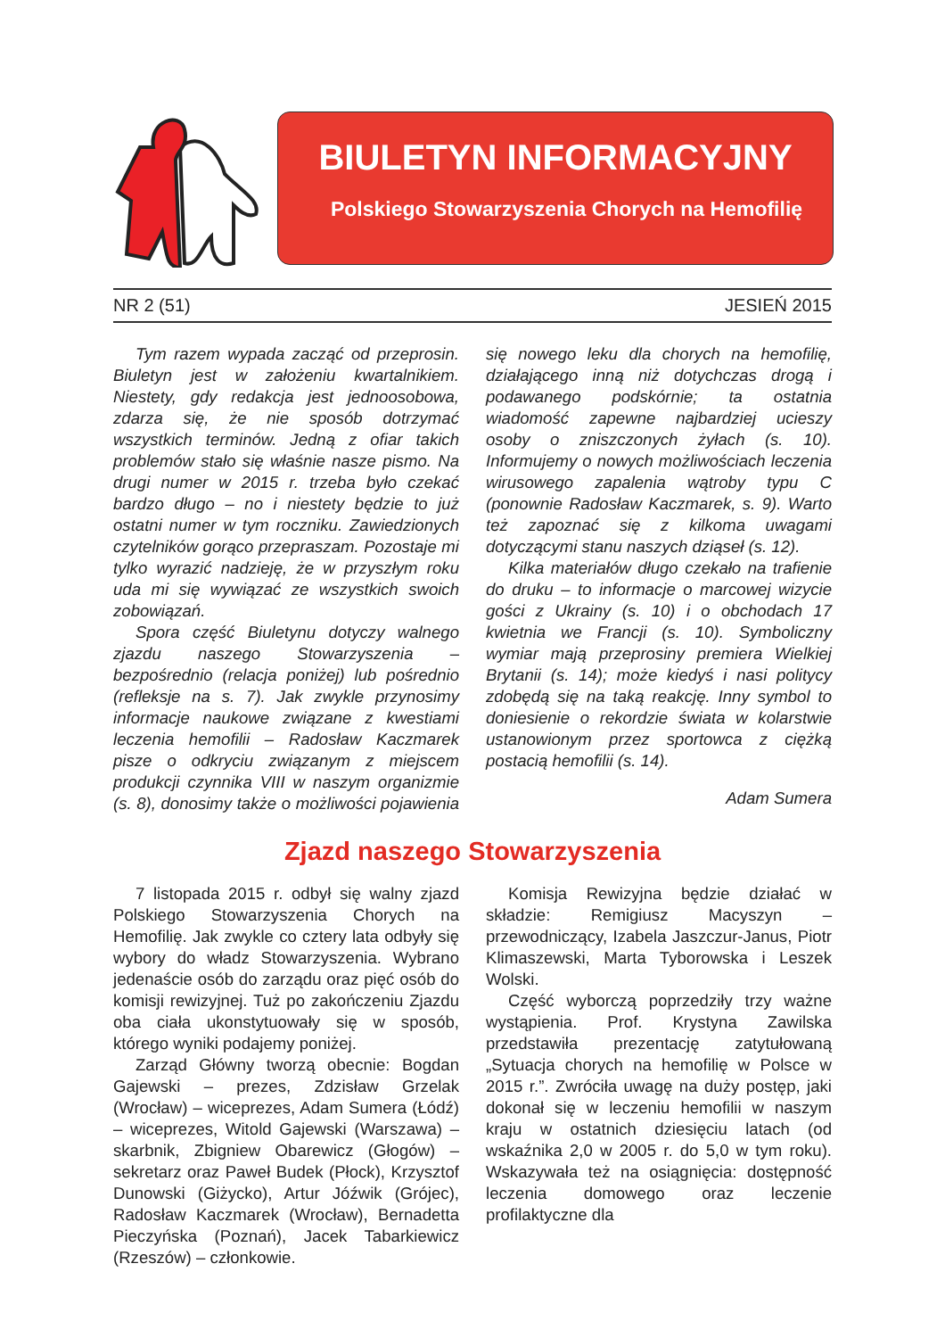BIULETYN INFORMACYJNY
Polskiego Stowarzyszenia Chorych na Hemofilię
NR 2 (51) JESIEŃ 2015
Tym razem wypada zacząć od przeprosin. Biuletyn jest w założeniu kwartalnikiem. Niestety, gdy redakcja jest jednoosobowa, zdarza się, że nie sposób dotrzymać wszystkich terminów. Jedną z ofiar takich problemów stało się właśnie nasze pismo. Na drugi numer w 2015 r. trzeba było czekać bardzo długo – no i niestety będzie to już ostatni numer w tym roczniku. Zawiedzionych czytelników gorąco przepraszam. Pozostaje mi tylko wyrazić nadzieję, że w przyszłym roku uda mi się wywiązać ze wszystkich swoich zobowiązań.
Spora część Biuletynu dotyczy walnego zjazdu naszego Stowarzyszenia – bezpośrednio (relacja poniżej) lub pośrednio (refleksje na s. 7). Jak zwykle przynosimy informacje naukowe związane z kwestiami leczenia hemofilii – Radosław Kaczmarek pisze o odkryciu związanym z miejscem produkcji czynnika VIII w naszym organizmie (s. 8), donosimy także o możliwości pojawienia się nowego leku dla chorych na hemofilię, działającego inną niż dotychczas drogą i podawanego podskórnie; ta ostatnia wiadomość zapewne najbardziej ucieszy osoby o zniszczonych żyłach (s. 10). Informujemy o nowych możliwościach leczenia wirusowego zapalenia wątroby typu C (ponownie Radosław Kaczmarek, s. 9). Warto też zapoznać się z kilkoma uwagami dotyczącymi stanu naszych dziąseł (s. 12).
Kilka materiałów długo czekało na trafienie do druku – to informacje o marcowej wizycie gości z Ukrainy (s. 10) i o obchodach 17 kwietnia we Francji (s. 10). Symboliczny wymiar mają przeprosiny premiera Wielkiej Brytanii (s. 14); może kiedyś i nasi politycy zdobędą się na taką reakcję. Inny symbol to doniesienie o rekordzie świata w kolarstwie ustanowionym przez sportowca z ciężką postacią hemofilii (s. 14).
Adam Sumera
Zjazd naszego Stowarzyszenia
7 listopada 2015 r. odbył się walny zjazd Polskiego Stowarzyszenia Chorych na Hemofilię. Jak zwykle co cztery lata odbyły się wybory do władz Stowarzyszenia. Wybrano jedenaście osób do zarządu oraz pięć osób do komisji rewizyjnej. Tuż po zakończeniu Zjazdu oba ciała ukonstytuowały się w sposób, którego wyniki podajemy poniżej.
Zarząd Główny tworzą obecnie: Bogdan Gajewski – prezes, Zdzisław Grzelak (Wrocław) – wiceprezes, Adam Sumera (Łódź) – wiceprezes, Witold Gajewski (Warszawa) – skarbnik, Zbigniew Obarewicz (Głogów) – sekretarz oraz Paweł Budek (Płock), Krzysztof Dunowski (Giżycko), Artur Jóźwik (Grójec), Radosław Kaczmarek (Wrocław), Bernadetta Pieczyńska (Poznań), Jacek Tabarkiewicz (Rzeszów) – członkowie.
Komisja Rewizyjna będzie działać w składzie: Remigiusz Macyszyn – przewodniczący, Izabela Jaszczur-Janus, Piotr Klimaszewski, Marta Tyborowska i Leszek Wolski.
Część wyborczą poprzedziły trzy ważne wystąpienia. Prof. Krystyna Zawilska przedstawiła prezentację zatytułowaną „Sytuacja chorych na hemofilię w Polsce w 2015 r.”. Zwróciła uwagę na duży postęp, jaki dokonał się w leczeniu hemofilii w naszym kraju w ostatnich dziesięciu latach (od wskaźnika 2,0 w 2005 r. do 5,0 w tym roku). Wskazywała też na osiągnięcia: dostępność leczenia domowego oraz leczenie profilaktyczne dla